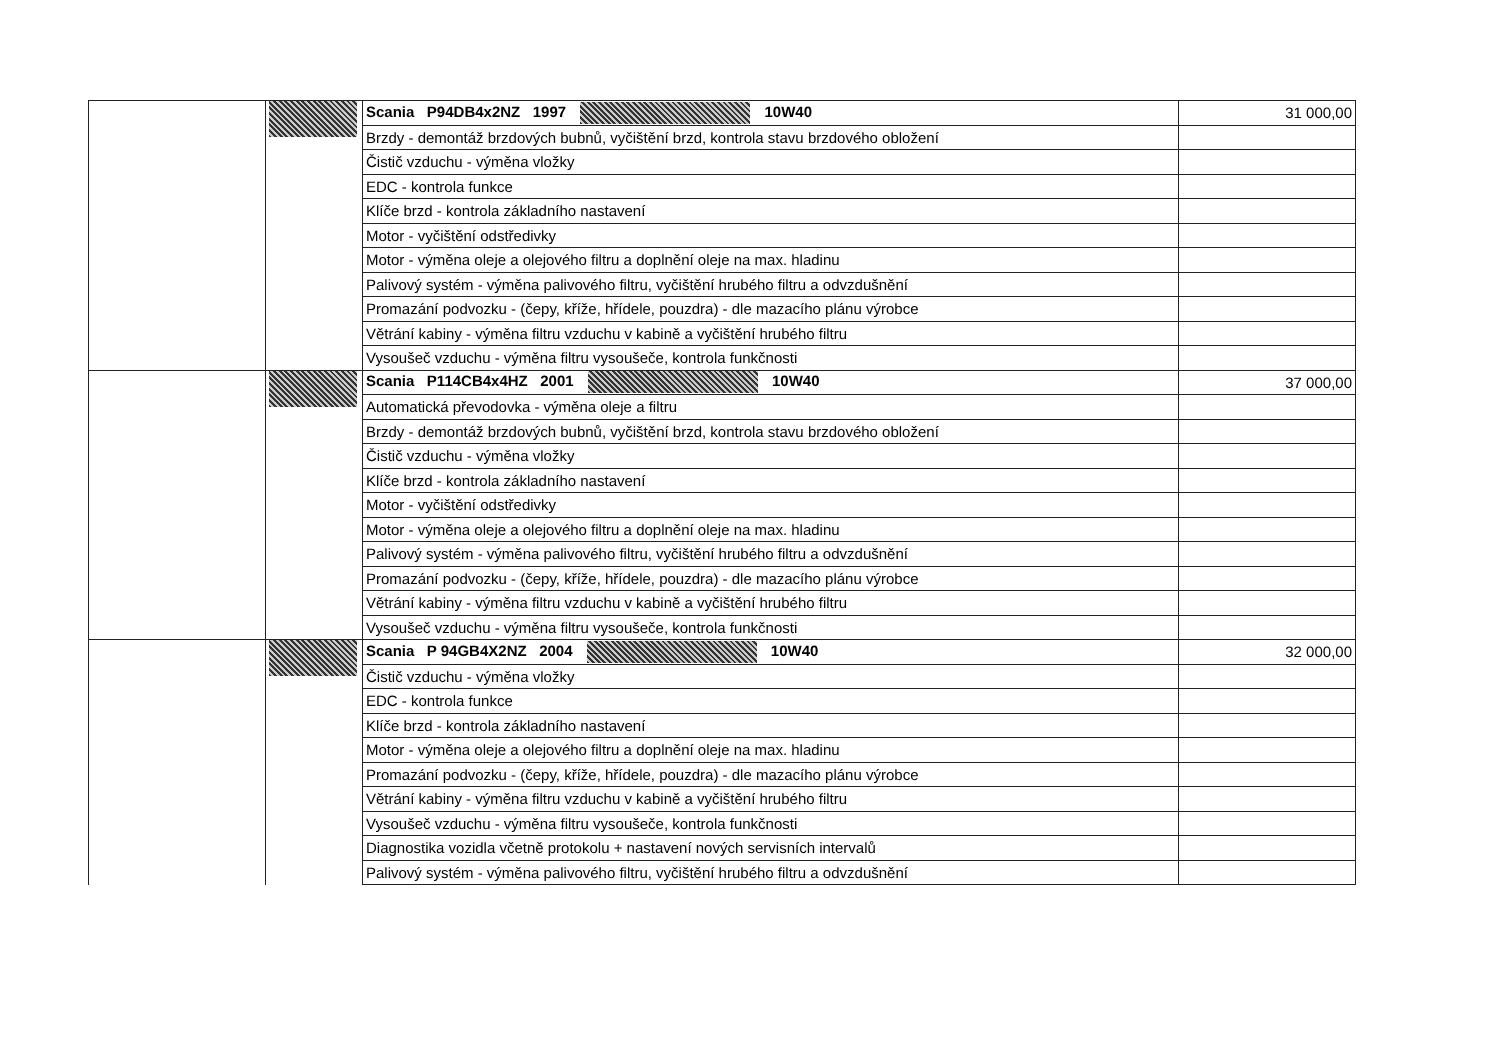| | | Scania P94DB4x2NZ 1997 10W40 | 31 000,00 |
| | | Brzdy - demontáž brzdových bubnů, vyčištění brzd, kontrola stavu brzdového obložení | |
| | | Čistič vzduchu - výměna vložky | |
| | | EDC - kontrola funkce | |
| | | Klíče brzd - kontrola základního nastavení | |
| | | Motor - vyčištění odstředivky | |
| | | Motor - výměna oleje a olejového filtru a doplnění oleje na max. hladinu | |
| | | Palivový systém - výměna palivového filtru, vyčištění hrubého filtru a odvzdušnění | |
| | | Promazání podvozku - (čepy, kříže, hřídele, pouzdra) - dle mazacího plánu výrobce | |
| | | Větrání kabiny - výměna filtru vzduchu v kabině a vyčištění hrubého filtru | |
| | | Vysoušeč vzduchu - výměna filtru vysoušeče, kontrola funkčnosti | |
| | | Scania P114CB4x4HZ 2001 10W40 | 37 000,00 |
| | | Automatická převodovka - výměna oleje a filtru | |
| | | Brzdy - demontáž brzdových bubnů, vyčištění brzd, kontrola stavu brzdového obložení | |
| | | Čistič vzduchu - výměna vložky | |
| | | Klíče brzd - kontrola základního nastavení | |
| | | Motor - vyčištění odstředivky | |
| | | Motor - výměna oleje a olejového filtru a doplnění oleje na max. hladinu | |
| | | Palivový systém - výměna palivového filtru, vyčištění hrubého filtru a odvzdušnění | |
| | | Promazání podvozku - (čepy, kříže, hřídele, pouzdra) - dle mazacího plánu výrobce | |
| | | Větrání kabiny - výměna filtru vzduchu v kabině a vyčištění hrubého filtru | |
| | | Vysoušeč vzduchu - výměna filtru vysoušeče, kontrola funkčnosti | |
| | | Scania P 94GB4X2NZ 2004 10W40 | 32 000,00 |
| | | Čistič vzduchu - výměna vložky | |
| | | EDC - kontrola funkce | |
| | | Klíče brzd - kontrola základního nastavení | |
| | | Motor - výměna oleje a olejového filtru a doplnění oleje na max. hladinu | |
| | | Promazání podvozku - (čepy, kříže, hřídele, pouzdra) - dle mazacího plánu výrobce | |
| | | Větrání kabiny - výměna filtru vzduchu v kabině a vyčištění hrubého filtru | |
| | | Vysoušeč vzduchu - výměna filtru vysoušeče, kontrola funkčnosti | |
| | | Diagnostika vozidla včetně protokolu + nastavení nových servisních intervalů | |
| | | Palivový systém - výměna palivového filtru, vyčištění hrubého filtru a odvzdušnění | |